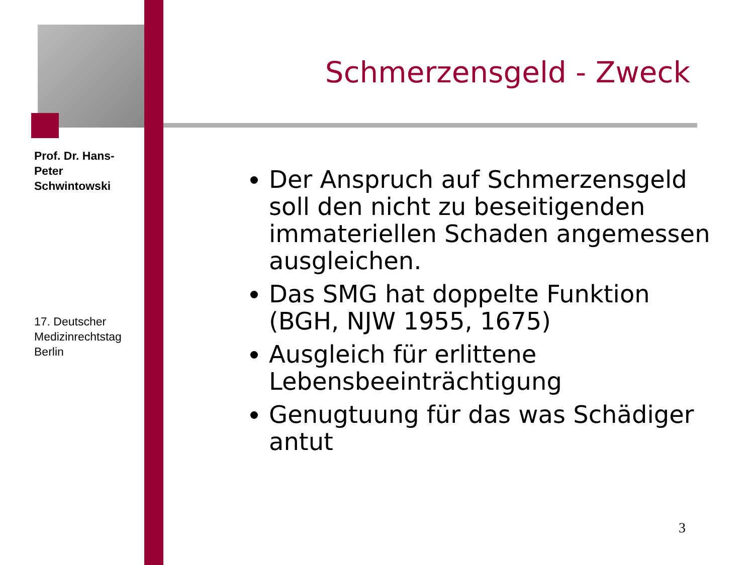Prof. Dr. Hans-Peter Schwintowski
17. Deutscher Medizinrechtstag Berlin
Schmerzensgeld - Zweck
Der Anspruch auf Schmerzensgeld soll den nicht zu beseitigenden immateriellen Schaden angemessen ausgleichen.
Das SMG hat doppelte Funktion (BGH, NJW 1955, 1675)
Ausgleich für erlittene Lebensbeeinträchtigung
Genugtuung für das was Schädiger antut
3